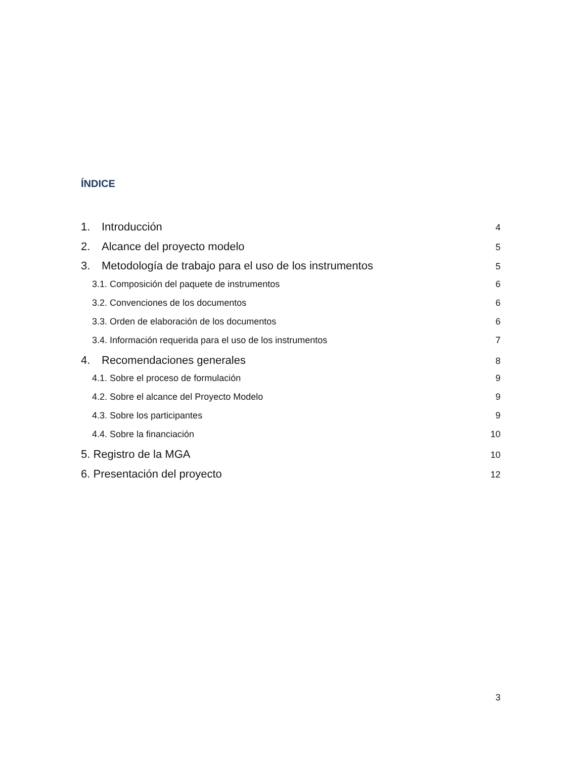ÍNDICE
1. Introducción 4
2. Alcance del proyecto modelo 5
3. Metodología de trabajo para el uso de los instrumentos 5
3.1. Composición del paquete de instrumentos 6
3.2. Convenciones de los documentos 6
3.3. Orden de elaboración de los documentos 6
3.4. Información requerida para el uso de los instrumentos 7
4. Recomendaciones generales 8
4.1. Sobre el proceso de formulación 9
4.2. Sobre el alcance del Proyecto Modelo 9
4.3. Sobre los participantes 9
4.4. Sobre la financiación 10
5. Registro de la MGA 10
6. Presentación del proyecto 12
3